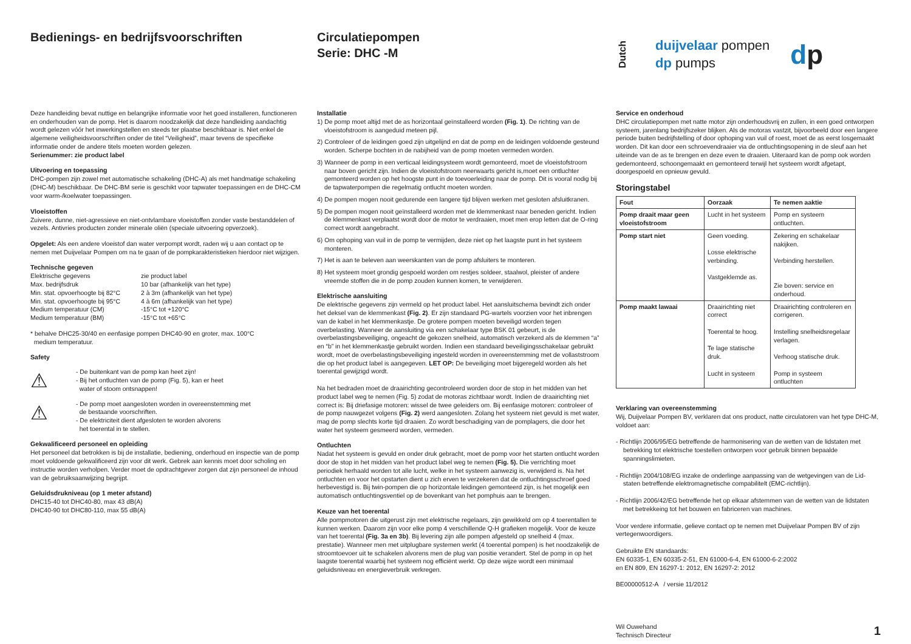Bedienings- en bedrijfsvoorschriften
Deze handleiding bevat nuttige en belangrijke informatie voor het goed installeren, functioneren en onderhouden van de pomp. Het is daarom noodzakelijk dat deze handleiding aandachtig wordt gelezen vóór het inwerkingstellen en steeds ter plaatse beschikbaar is. Niet enkel de algemene veiligheidsvoorschriften onder de titel “Veiligheid”, maar tevens de specifieke informatie onder de andere titels moeten worden gelezen.
Serienummer: zie product label
Uitvoering en toepassing
DHC-pompen zijn zowel met automatische schakeling (DHC-A) als met handmatige schakeling (DHC-M) beschikbaar. De DHC-BM serie is geschikt voor tapwater toepassingen en de DHC-CM voor warm-/koelwater toepassingen.
Vloeistoffen
Zuivere, dunne, niet-agressieve en niet-ontvlambare vloeistoffen zonder vaste bestanddelen of vezels. Antivries producten zonder minerale oliën (speciale uitvoering opverzoek).
Opgelet: Als een andere vloeistof dan water verpompt wordt, raden wij u aan contact op te nemen met Duijvelaar Pompen om na te gaan of de pompkarakteristieken hierdoor niet wijzigen.
Technische gegeven
| Elektrische gegevens | zie product label |
| Max. bedrijfsdruk | 10 bar (afhankelijk van het type) |
| Min. stat. opvoerhoogte bij 82°C | 2 à 3m (afhankelijk van het type) |
| Min. stat. opvoerhoogte bij 95°C | 4 à 6m (afhankelijk van het type) |
| Medium temperatuur (CM) | -15°C tot +120°C |
| Medium temperatuur (BM) | -15°C tot +65°C |
* behalve DHC25-30/40 en eenfasige pompen DHC40-90 en groter, max. 100°C
medium temperatuur.
Safety
⚠
- De buitenkant van de pomp kan heet zijn!
- Bij het ontluchten van de pomp (Fig. 5), kan er heet
water of stoom ontsnappen!
⚠
- De pomp moet aangesloten worden in overeenstemming met
de bestaande voorschriften.
- De elektriciteit dient afgesloten te worden alvorens
het toerental in te stellen.
Gekwalificeerd personeel en opleiding
Het personeel dat betrokken is bij de installatie, bediening, onderhoud en inspectie van de pomp moet voldoende gekwalificeerd zijn voor dit werk. Gebrek aan kennis moet door scholing en instructie worden verholpen. Verder moet de opdrachtgever zorgen dat zijn personeel de inhoud van de gebruiksaanwijzing begrijpt.
Geluidsdrukniveau (op 1 meter afstand)
DHC15-40 tot DHC40-80, max 43 dB(A)
DHC40-90 tot DHC80-110, max 55 dB(A)
Circulatiepompen
Serie: DHC -M
Installatie
1) De pomp moet altijd met de as horizontaal geïnstalleerd worden (Fig. 1). De richting van de vloeistofstroom is aangeduid meteen pijl.
2) Controleer of de leidingen goed zijn uitgelijnd en dat de pomp en de leidingen voldoende gesteund worden. Scherpe bochten in de nabijheid van de pomp moeten vermeden worden.
3) Wanneer de pomp in een verticaal leidingsysteem wordt gemonteerd, moet de vloeistofstroom naar boven gericht zijn. Indien de vloeistofstroom neerwaarts gericht is,moet een ontluchter gemonteerd worden op het hoogste punt in de toevoerleiding naar de pomp. Dit is vooral nodig bij de tapwaterpompen die regelmatig ontlucht moeten worden.
4) De pompen mogen nooit gedurende een langere tijd blijven werken met gesloten afsluitkranen.
5) De pompen mogen nooit geïnstalleerd worden met de klemmenkast naar beneden gericht. Indien de klemmenkast verplaatst wordt door de motor te verdraaien, moet men erop letten dat de O-ring correct wordt aangebracht.
6) Om ophoping van vuil in de pomp te vermijden, deze niet op het laagste punt in het systeem monteren.
7) Het is aan te beleven aan weerskanten van de pomp afsluiters te monteren.
8) Het systeem moet grondig gespoeld worden om restjes soldeer, staalwol, pleister of andere vreemde stoffen die in de pomp zouden kunnen komen, te verwijderen.
Elektrische aansluiting
De elektrische gegevens zijn vermeld op het product label. Het aansluitschema bevindt zich onder het deksel van de klemmenkast (Fig. 2). Er zijn standaard PG-wartels voorzien voor het inbrengen van de kabel in het klemmenkastje. De grotere pompen moeten beveiligd worden tegen overbelasting. Wanneer de aansluiting via een schakelaar type BSK 01 gebeurt, is de overbelastingsbeveiliging, ongeacht de gekozen snelheid, automatisch verzekerd als de klemmen “a” en “b” in het klemmenkastje gebruikt worden. Indien een standaard beveiligingsschakelaar gebruikt wordt, moet de overbelastingsbeveiliging ingesteld worden in overeenstemming met de vollaststroom die op het product label is aangegeven. LET OP: De beveiliging moet bijgeregeld worden als het toerental gewijzigd wordt.
Na het bedraden moet de draairichting gecontroleerd worden door de stop in het midden van het product label weg te nemen (Fig. 5) zodat de motoras zichtbaar wordt. Indien de draairichting niet correct is: Bij driefasige motoren: wissel de twee geleiders om. Bij eenfasige motoren: controleer of de pomp nauwgezet volgens (Fig. 2) werd aangesloten. Zolang het systeem niet gevuld is met water, mag de pomp slechts korte tijd draaien. Zo wordt beschadiging van de pomplagers, die door het water het systeem gesmeerd worden, vermeden.
Ontluchten
Nadat het systeem is gevuld en onder druk gebracht, moet de pomp voor het starten ontlucht worden door de stop in het midden van het product label weg te nemen (Fig. 5). Die verrichting moet periodiek herhaald worden tot alle lucht, welke in het systeem aanwezig is, verwijderd is. Na het ontluchten en voor het opstarten dient u zich erven te verzekeren dat de ontluchtingsschroef goed herbevestigd is. Bij twin-pompen die op horizontale leidingen gemonteerd zijn, is het mogelijk een automatisch ontluchtingsventiel op de bovenkant van het pomphuis aan te brengen.
Keuze van het toerental
Alle pompmotoren die uitgerust zijn met elektrische regelaars, zijn gewikkeld om op 4 toerentallen te kunnen werken. Daarom zijn voor elke pomp 4 verschillende Q-H grafieken mogelijk. Voor de keuze van het toerental (Fig. 3a en 3b). Bij levering zijn alle pompen afgesteld op snelheid 4 (max. prestatie). Wanneer men met uitplugbare systemen werkt (4 toerental pompen) is het noodzakelijk de stroomtoevoer uit te schakelen alvorens men de plug van positie verandert. Stel de pomp in op het laagste toerental waarbij het systeem nog efficiënt werkt. Op deze wijze wordt een minimaal geluidsniveau en energieverbruik verkregen.
Dutch
duijvelaar pompen
dp pumps
dp
Service en onderhoud
DHC circulatiepompen met natte motor zijn onderhoudsvrij en zullen, in een goed ontworpen systeem, jarenlang bedrijfszeker blijken. Als de motoras vastzit, bijvoorbeeld door een langere periode buiten bedrijfstelling of door ophoping van vuil of roest, moet de as eerst losgemaakt worden. Dit kan door een schroevendraaier via de ontluchtingsopening in de sleuf aan het uiteinde van de as te brengen en deze even te draaien. Uiteraard kan de pomp ook worden gedemonteerd, schoongemaakt en gemonteerd terwijl het systeem wordt afgetapt, doorgespoeld en opnieuw gevuld.
Storingstabel
| Fout | Oorzaak | Te nemen aaktie |
| --- | --- | --- |
| Pomp draait maar geen vloeistofstroom | Lucht in het systeem | Pomp en systeem ontluchten. |
| Pomp start niet | Geen voeding. Losse elektrische verbinding. Vastgeklemde as. | Zekering en schakelaar nakijken. Verbinding herstellen. Zie boven: service en onderhoud. |
| Pomp maakt lawaai | Draairichting niet correct Toerental te hoog. Te lage statische druk. Lucht in systeem | Draairichting controleren en corrigeren. Instelling snelheidsregelaar verlagen. Verhoog statische druk. Pomp in systeem ontluchten |
Verklaring van overeenstemming
Wij, Duijvelaar Pompen BV, verklaren dat ons product, natte circulatoren van het type DHC-M, voldoet aan:
- Richtlijn 2006/95/EG betreffende de harmonisering van de wetten van de lidstaten met betrekking tot elektrische toestellen ontworpen voor gebruik binnen bepaalde spanningslimieten.
- Richtlijn 2004/108/EG inzake de onderlinge aanpassing van de wetgevingen van de Lid-staten betreffende elektromagnetische compabilitelt (EMC-richtlijn).
- Richtlijn 2006/42/EG betreffende het op elkaar afstemmen van de wetten van de lidstaten met betrekkeing tot het bouwen en fabriceren van machines.
Voor verdere informatie, gelieve contact op te nemen met Duijvelaar Pompen BV of zijn vertegenwoordigers.
Gebruikte EN standaards:
EN 60335-1, EN 60335-2-51, EN 61000-6-4, EN 61000-6-2:2002
en EN 809, EN 16297-1: 2012, EN 16297-2: 2012
BE00000512-A / versie 11/2012
Wil Ouwehand
Technisch Directeur
1